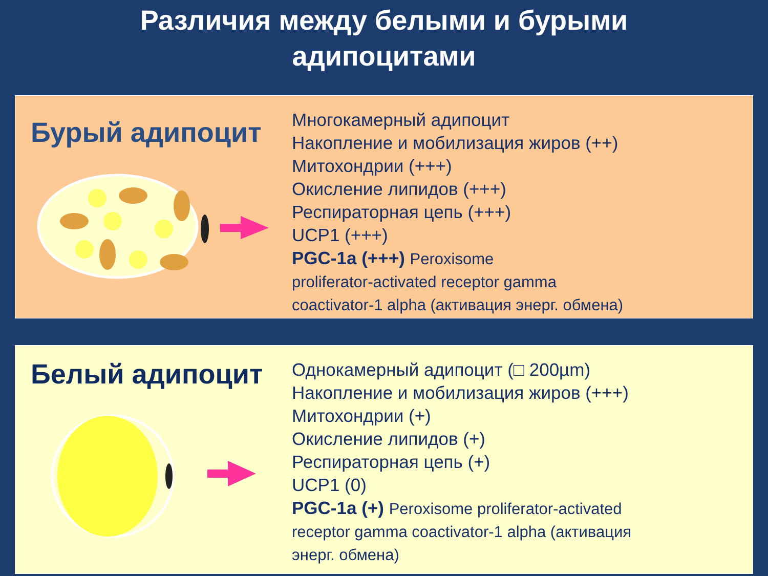Различия между белыми и бурыми
адипоцитами
Бурый адипоцит
Многокамерный адипоцит
Накопление и мобилизация жиров (++)
Митохондрии (+++)
Окисление липидов (+++)
Респираторная цепь (+++)
UCP1 (+++)
PGC-1a (+++) Peroxisome
proliferator-activated receptor gamma
coactivator-1 alpha (активация энерг. обмена)
Белый адипоцит
Однокамерный адипоцит (□ 200µm)
Накопление и мобилизация жиров (+++)
Митохондрии (+)
Окисление липидов (+)
Респираторная цепь (+)
UCP1 (0)
PGC-1a (+) Peroxisome proliferator-activated
receptor gamma coactivator-1 alpha (активация
энерг. обмена)